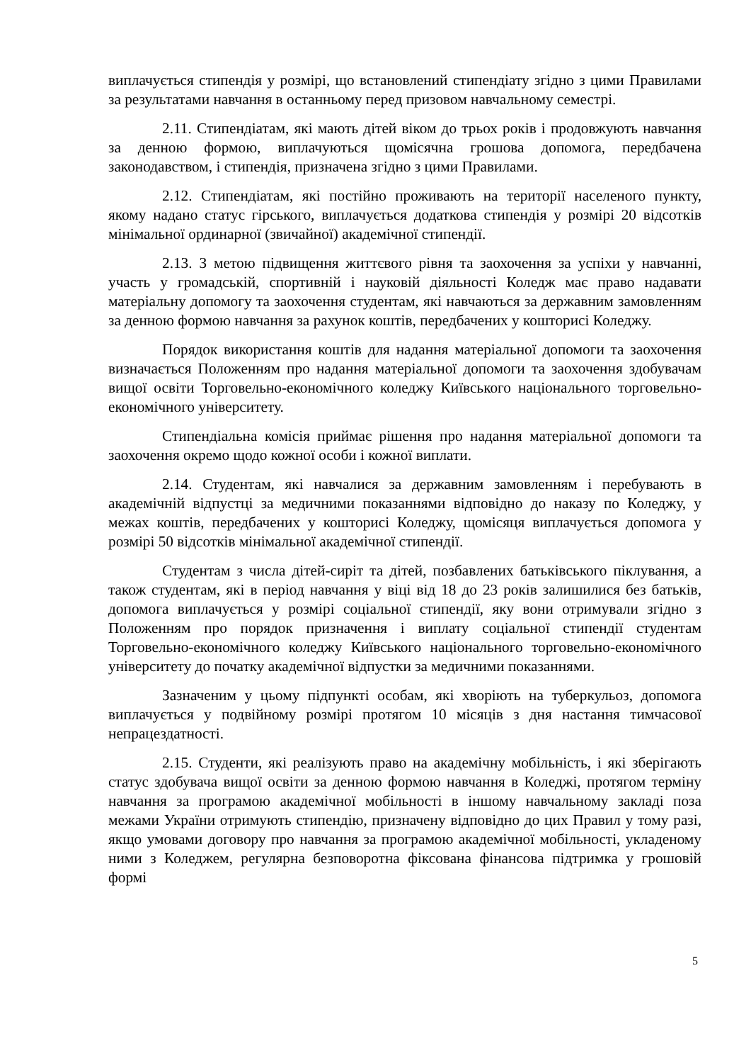виплачується стипендія у розмірі, що встановлений стипендіату згідно з цими Правилами за результатами навчання в останньому перед призовом навчальному семестрі.
2.11. Стипендіатам, які мають дітей віком до трьох років і продовжують навчання за денною формою, виплачуються щомісячна грошова допомога, передбачена законодавством, і стипендія, призначена згідно з цими Правилами.
2.12. Стипендіатам, які постійно проживають на території населеного пункту, якому надано статус гірського, виплачується додаткова стипендія у розмірі 20 відсотків мінімальної ординарної (звичайної) академічної стипендії.
2.13. З метою підвищення життєвого рівня та заохочення за успіхи у навчанні, участь у громадській, спортивній і науковій діяльності Коледж має право надавати матеріальну допомогу та заохочення студентам, які навчаються за державним замовленням за денною формою навчання за рахунок коштів, передбачених у кошторисі Коледжу.
Порядок використання коштів для надання матеріальної допомоги та заохочення визначається Положенням про надання матеріальної допомоги та заохочення здобувачам вищої освіти Торговельно-економічного коледжу Київського національного торговельно-економічного університету.
Стипендіальна комісія приймає рішення про надання матеріальної допомоги та заохочення окремо щодо кожної особи і кожної виплати.
2.14. Студентам, які навчалися за державним замовленням і перебувають в академічній відпустці за медичними показаннями відповідно до наказу по Коледжу, у межах коштів, передбачених у кошторисі Коледжу, щомісяця виплачується допомога у розмірі 50 відсотків мінімальної академічної стипендії.
Студентам з числа дітей-сиріт та дітей, позбавлених батьківського піклування, а також студентам, які в період навчання у віці від 18 до 23 років залишилися без батьків, допомога виплачується у розмірі соціальної стипендії, яку вони отримували згідно з Положенням про порядок призначення і виплату соціальної стипендії студентам Торговельно-економічного коледжу Київського національного торговельно-економічного університету до початку академічної відпустки за медичними показаннями.
Зазначеним у цьому підпункті особам, які хворіють на туберкульоз, допомога виплачується у подвійному розмірі протягом 10 місяців з дня настання тимчасової непрацездатності.
2.15. Студенти, які реалізують право на академічну мобільність, і які зберігають статус здобувача вищої освіти за денною формою навчання в Коледжі, протягом терміну навчання за програмою академічної мобільності в іншому навчальному закладі поза межами України отримують стипендію, призначену відповідно до цих Правил у тому разі, якщо умовами договору про навчання за програмою академічної мобільності, укладеному ними з Коледжем, регулярна безповоротна фіксована фінансова підтримка у грошовій формі
5